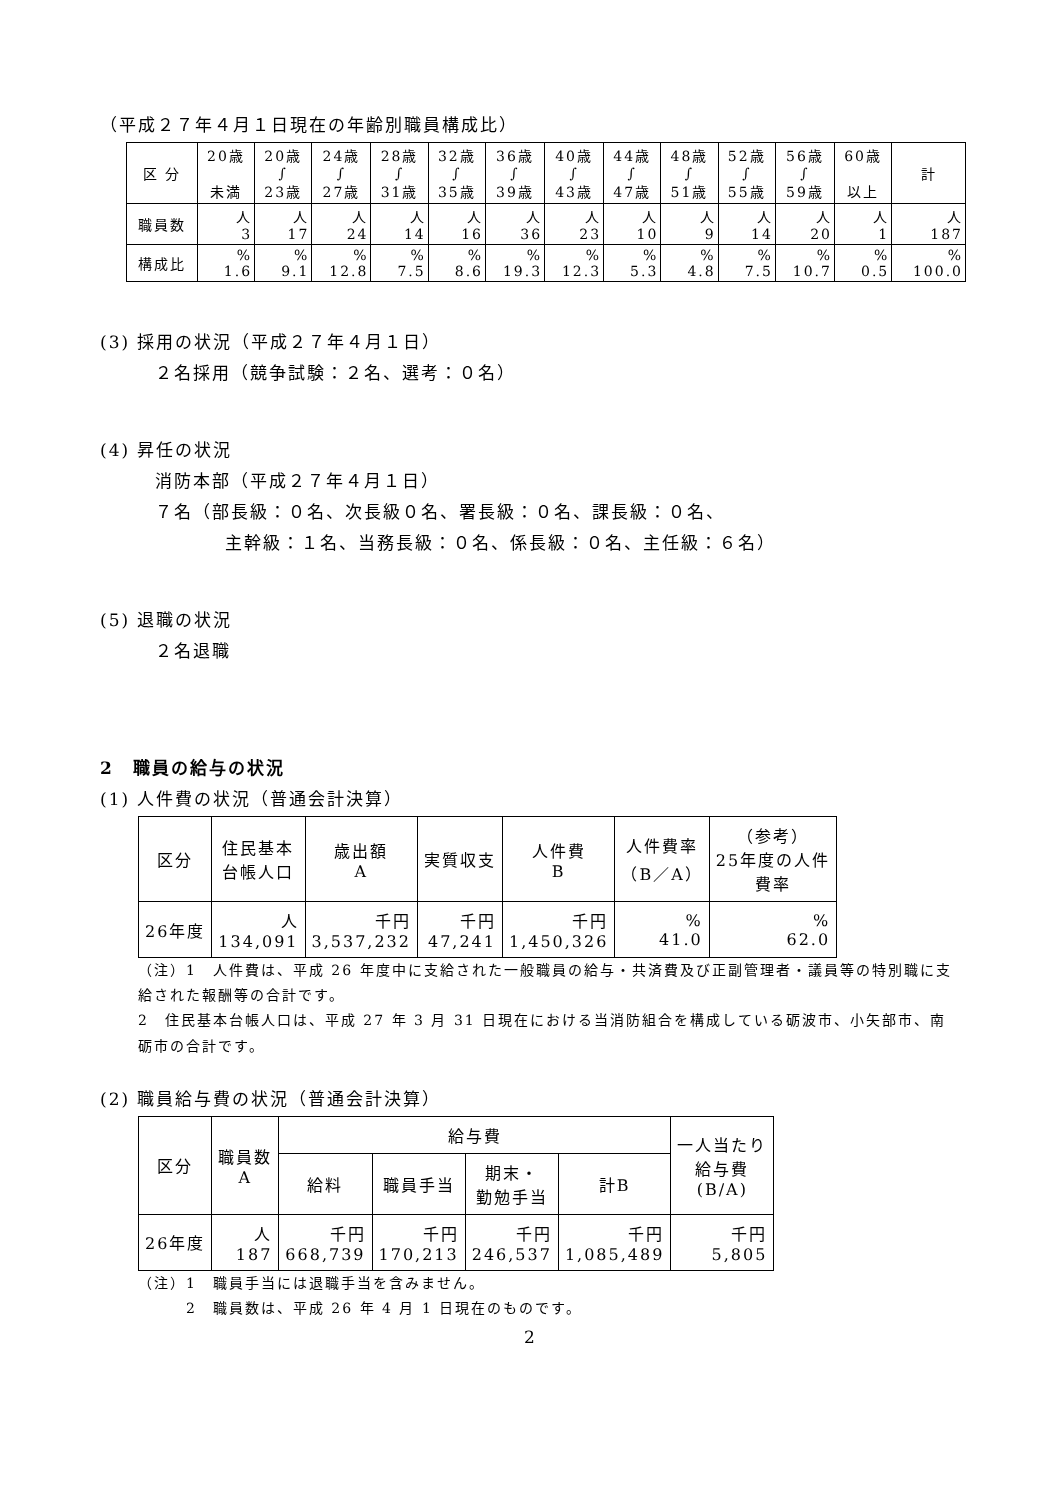（平成２７年４月１日現在の年齢別職員構成比）
| 区 分 | 20歳 未満 | 20歳 ∫ 23歳 | 24歳 ∫ 27歳 | 28歳 ∫ 31歳 | 32歳 ∫ 35歳 | 36歳 ∫ 39歳 | 40歳 ∫ 43歳 | 44歳 ∫ 47歳 | 48歳 ∫ 51歳 | 52歳 ∫ 55歳 | 56歳 ∫ 59歳 | 60歳 以上 | 計 |
| --- | --- | --- | --- | --- | --- | --- | --- | --- | --- | --- | --- | --- | --- |
| 職員数 | 人 3 | 人 17 | 人 24 | 人 14 | 人 16 | 人 36 | 人 23 | 人 10 | 人 9 | 人 14 | 人 20 | 人 1 | 人 187 |
| 構成比 | % 1.6 | % 9.1 | % 12.8 | % 7.5 | % 8.6 | % 19.3 | % 12.3 | % 5.3 | % 4.8 | % 7.5 | % 10.7 | % 0.5 | % 100.0 |
(3) 採用の状況（平成２７年４月１日）
２名採用（競争試験：２名、選考：０名）
(4) 昇任の状況
消防本部（平成２７年４月１日）
７名（部長級：０名、次長級０名、署長級：０名、課長級：０名、
主幹級：１名、当務長級：０名、係長級：０名、主任級：６名）
(5) 退職の状況
２名退職
2　職員の給与の状況
(1) 人件費の状況（普通会計決算）
| 区分 | 住民基本 台帳人口 | 歳出額 A | 実質収支 | 人件費 B | 人件費率 （B／A） | （参考） 25年度の人件 費率 |
| --- | --- | --- | --- | --- | --- | --- |
| 26年度 | 人 134,091 | 千円 3,537,232 | 千円 47,241 | 千円 1,450,326 | % 41.0 | % 62.0 |
（注）1　人件費は、平成 26 年度中に支給された一般職員の給与・共済費及び正副管理者・議員等の特別職に支給された報酬等の合計です。
2　住民基本台帳人口は、平成 27 年 3 月 31 日現在における当消防組合を構成している砺波市、小矢部市、南砺市の合計です。
(2) 職員給与費の状況（普通会計決算）
| 区分 | 職員数 A | 給与費 | | | | 一人当たり 給与費 (B/A) |
| --- | --- | --- | --- | --- | --- | --- |
| | | 給料 | 職員手当 | 期末・ 勤勉手当 | 計B | |
| 26年度 | 人 187 | 千円 668,739 | 千円 170,213 | 千円 246,537 | 千円 1,085,489 | 千円 5,805 |
（注）1　職員手当には退職手当を含みません。
　　　2　職員数は、平成 26 年 4 月 1 日現在のものです。
2